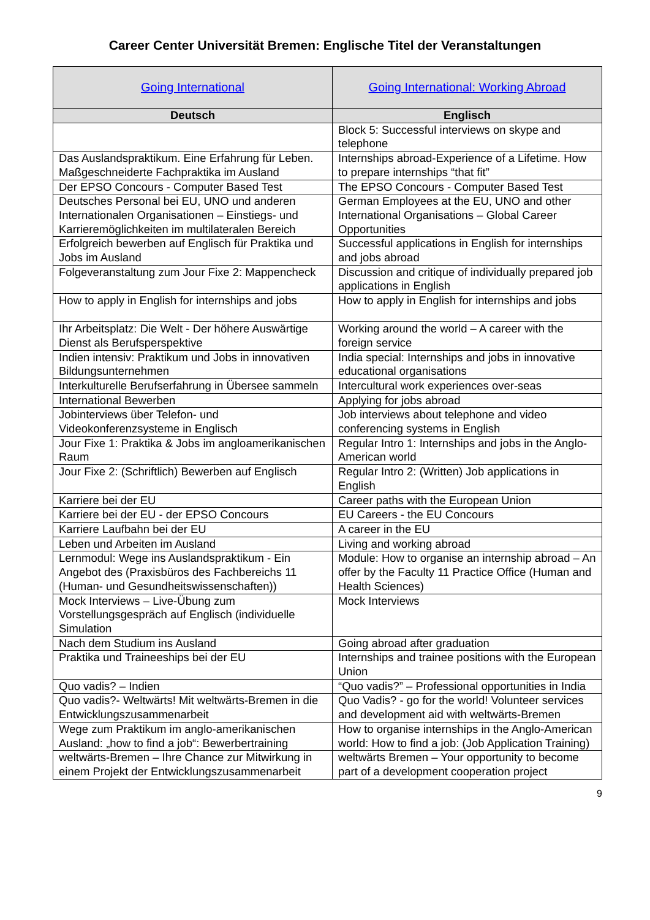Career Center Universität Bremen: Englische Titel der Veranstaltungen
| Going International | Going International: Working Abroad |
| Deutsch | Englisch |
| | Block 5: Successful interviews on skype and telephone |
| Das Auslandspraktikum. Eine Erfahrung für Leben. Maßgeschneiderte Fachpraktika im Ausland | Internships abroad-Experience of a Lifetime. How to prepare internships “that fit” |
| Der EPSO Concours - Computer Based Test | The EPSO Concours - Computer Based Test |
| Deutsches Personal bei EU, UNO und anderen Internationalen Organisationen – Einstiegs- und Karrieremöglichkeiten im multilateralen Bereich | German Employees at the EU, UNO and other International Organisations – Global Career Opportunities |
| Erfolgreich bewerben auf Englisch für Praktika und Jobs im Ausland | Successful applications in English for internships and jobs abroad |
| Folgeveranstaltung zum Jour Fixe 2: Mappencheck | Discussion and critique of individually prepared job applications in English |
| How to apply in English for internships and jobs | How to apply in English for internships and jobs |
| Ihr Arbeitsplatz: Die Welt - Der höhere Auswärtige Dienst als Berufsperspektive | Working around the world – A career with the foreign service |
| Indien intensiv: Praktikum und Jobs in innovativen Bildungsunternehmen | India special: Internships and jobs in innovative educational organisations |
| Interkulturelle Berufserfahrung in Übersee sammeln | Intercultural work experiences over-seas |
| International Bewerben | Applying for jobs abroad |
| Jobinterviews über Telefon- und Videokonferenzsysteme in Englisch | Job interviews about telephone and video conferencing systems in English |
| Jour Fixe 1: Praktika & Jobs im angloamerikanischen Raum | Regular Intro 1: Internships and jobs in the Anglo-American world |
| Jour Fixe 2: (Schriftlich) Bewerben auf Englisch | Regular Intro 2: (Written) Job applications in English |
| Karriere bei der EU | Career paths with the European Union |
| Karriere bei der EU - der EPSO Concours | EU Careers - the EU Concours |
| Karriere Laufbahn bei der EU | A career in the EU |
| Leben und Arbeiten im Ausland | Living and working abroad |
| Lernmodul: Wege ins Auslandspraktikum - Ein Angebot des (Praxisbüros des Fachbereichs 11 (Human- und Gesundheitswissenschaften)) | Module: How to organise an internship abroad – An offer by the Faculty 11 Practice Office (Human and Health Sciences) |
| Mock Interviews – Live-Übung zum Vorstellungsgespräch auf Englisch (individuelle Simulation | Mock Interviews |
| Nach dem Studium ins Ausland | Going abroad after graduation |
| Praktika und Traineeships bei der EU | Internships and trainee positions with the European Union |
| Quo vadis? – Indien | “Quo vadis?” – Professional opportunities in India |
| Quo vadis?- Weltwärts! Mit weltwärts-Bremen in die Entwicklungszusammenarbeit | Quo Vadis? - go for the world! Volunteer services and development aid with weltwärts-Bremen |
| Wege zum Praktikum im anglo-amerikanischen Ausland: „how to find a job“: Bewerbertraining | How to organise internships in the Anglo-American world: How to find a job: (Job Application Training) |
| weltwärts-Bremen – Ihre Chance zur Mitwirkung in einem Projekt der Entwicklungszusammenarbeit | weltwärts Bremen – Your opportunity to become part of a development cooperation project |
9